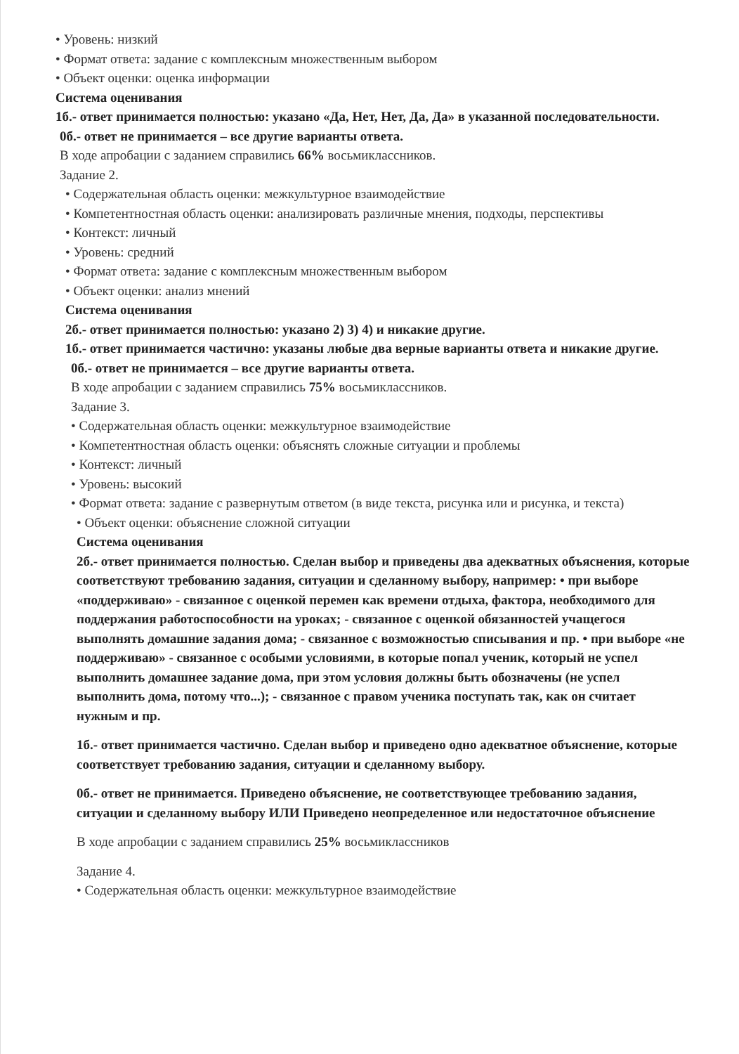• Уровень: низкий
• Формат ответа: задание с комплексным множественным выбором
• Объект оценки: оценка информации
Система оценивания
1б.- ответ принимается полностью: указано «Да, Нет, Нет, Да, Да» в указанной последовательности.
0б.- ответ не принимается – все другие варианты ответа.
В ходе апробации с заданием справились 66% восьмиклассников.
Задание 2.
• Содержательная область оценки: межкультурное взаимодействие
• Компетентностная область оценки: анализировать различные мнения, подходы, перспективы
• Контекст: личный
• Уровень: средний
• Формат ответа: задание с комплексным множественным выбором
• Объект оценки: анализ мнений
Система оценивания
2б.- ответ принимается полностью: указано 2) 3) 4) и никакие другие.
1б.- ответ принимается частично: указаны любые два верные варианты ответа и никакие другие.
0б.- ответ не принимается – все другие варианты ответа.
В ходе апробации с заданием справились 75% восьмиклассников.
Задание 3.
• Содержательная область оценки: межкультурное взаимодействие
• Компетентностная область оценки: объяснять сложные ситуации и проблемы
• Контекст: личный
• Уровень: высокий
• Формат ответа: задание с развернутым ответом (в виде текста, рисунка или и рисунка, и текста)
• Объект оценки: объяснение сложной ситуации
Система оценивания
2б.- ответ принимается полностью. Сделан выбор и приведены два адекватных объяснения, которые соответствуют требованию задания, ситуации и сделанному выбору, например: • при выборе «поддерживаю» - связанное с оценкой перемен как времени отдыха, фактора, необходимого для поддержания работоспособности на уроках; - связанное с оценкой обязанностей учащегося выполнять домашние задания дома; - связанное с возможностью списывания и пр. • при выборе «не поддерживаю» - связанное с особыми условиями, в которые попал ученик, который не успел выполнить домашнее задание дома, при этом условия должны быть обозначены (не успел выполнить дома, потому что...); - связанное с правом ученика поступать так, как он считает нужным и пр.
1б.- ответ принимается частично. Сделан выбор и приведено одно адекватное объяснение, которые соответствует требованию задания, ситуации и сделанному выбору.
0б.- ответ не принимается. Приведено объяснение, не соответствующее требованию задания, ситуации и сделанному выбору ИЛИ Приведено неопределенное или недостаточное объяснение
В ходе апробации с заданием справились 25% восьмиклассников
Задание 4.
• Содержательная область оценки: межкультурное взаимодействие